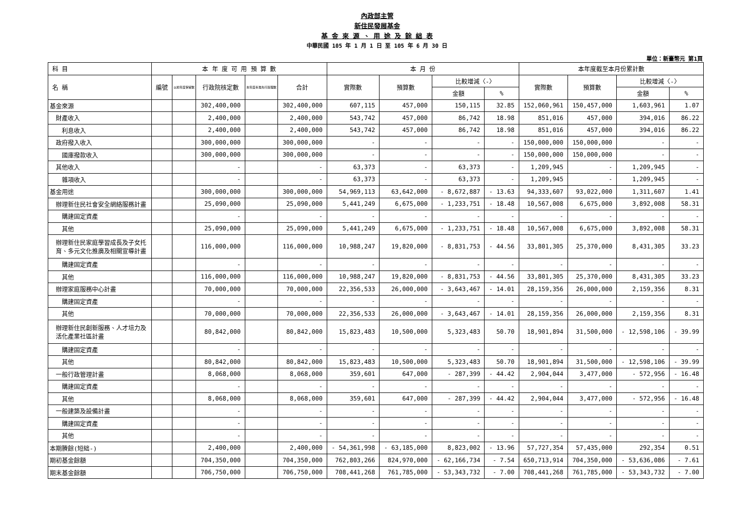內政部主管
新住民發展基金
基 金 來 源 、 用 途 及 餘 絀 表
中華民國 105 年 1 月 1 日 至 105 年 6 月 30 日
單位：新臺幣元 第1頁
| 科 目 | 本 年 度 可 用 預 算 數 | | | | | 本 月 份 | | | | 本年度截至本月份累計數 | | | |
| --- | --- | --- | --- | --- | --- | --- | --- | --- | --- | --- | --- | --- | --- |
| 名 稱 | 編號 | 以前年度保留數 | 行政院核定數 | 本年度奉准先行辦理數 | 合計 | 實際數 | 預算數 | 比較增減〈-〉 | | 實際數 | 預算數 | 比較增減〈-〉 | |
| | | | | | | | | 金額 | % | | | 金額 | % |
| 基金來源 | | | 302,400,000 | | 302,400,000 | 607,115 | 457,000 | 150,115 | 32.85 | 152,060,961 | 150,457,000 | 1,603,961 | 1.07 |
| 財產收入 | | | 2,400,000 | | 2,400,000 | 543,742 | 457,000 | 86,742 | 18.98 | 851,016 | 457,000 | 394,016 | 86.22 |
| 利息收入 | | | 2,400,000 | | 2,400,000 | 543,742 | 457,000 | 86,742 | 18.98 | 851,016 | 457,000 | 394,016 | 86.22 |
| 政府撥入收入 | | | 300,000,000 | | 300,000,000 | - | - | - | - | 150,000,000 | 150,000,000 | - | - |
| 國庫撥款收入 | | | 300,000,000 | | 300,000,000 | - | - | - | - | 150,000,000 | 150,000,000 | - | - |
| 其他收入 | | | - | | - | 63,373 | - | 63,373 | - | 1,209,945 | - | 1,209,945 | - |
| 雜項收入 | | | - | | - | 63,373 | - | 63,373 | - | 1,209,945 | - | 1,209,945 | - |
| 基金用途 | | | 300,000,000 | | 300,000,000 | 54,969,113 | 63,642,000 | - 8,672,887 | - 13.63 | 94,333,607 | 93,022,000 | 1,311,607 | 1.41 |
| 辦理新住民社會安全網絡服務計畫 | | | 25,090,000 | | 25,090,000 | 5,441,249 | 6,675,000 | - 1,233,751 | - 18.48 | 10,567,008 | 6,675,000 | 3,892,008 | 58.31 |
| 購建固定資產 | | | - | | - | - | - | - | - | - | - | - | - |
| 其他 | | | 25,090,000 | | 25,090,000 | 5,441,249 | 6,675,000 | - 1,233,751 | - 18.48 | 10,567,008 | 6,675,000 | 3,892,008 | 58.31 |
| 辦理新住民家庭學習成長及子女托 育、多元文化推廣及相關宣導計畫 | | | 116,000,000 | | 116,000,000 | 10,988,247 | 19,820,000 | - 8,831,753 | - 44.56 | 33,801,305 | 25,370,000 | 8,431,305 | 33.23 |
| 購建固定資產 | | | - | | - | - | - | - | - | - | - | - | - |
| 其他 | | | 116,000,000 | | 116,000,000 | 10,988,247 | 19,820,000 | - 8,831,753 | - 44.56 | 33,801,305 | 25,370,000 | 8,431,305 | 33.23 |
| 辦理家庭服務中心計畫 | | | 70,000,000 | | 70,000,000 | 22,356,533 | 26,000,000 | - 3,643,467 | - 14.01 | 28,159,356 | 26,000,000 | 2,159,356 | 8.31 |
| 購建固定資產 | | | - | | - | - | - | - | - | - | - | - | - |
| 其他 | | | 70,000,000 | | 70,000,000 | 22,356,533 | 26,000,000 | - 3,643,467 | - 14.01 | 28,159,356 | 26,000,000 | 2,159,356 | 8.31 |
| 辦理新住民創新服務、人才培力及 活化產業社區計畫 | | | 80,842,000 | | 80,842,000 | 15,823,483 | 10,500,000 | 5,323,483 | 50.70 | 18,901,894 | 31,500,000 | - 12,598,106 | - 39.99 |
| 購建固定資產 | | | - | | - | - | - | - | - | - | - | - | - |
| 其他 | | | 80,842,000 | | 80,842,000 | 15,823,483 | 10,500,000 | 5,323,483 | 50.70 | 18,901,894 | 31,500,000 | - 12,598,106 | - 39.99 |
| 一般行政管理計畫 | | | 8,068,000 | | 8,068,000 | 359,601 | 647,000 | - 287,399 | - 44.42 | 2,904,044 | 3,477,000 | - 572,956 | - 16.48 |
| 購建固定資產 | | | - | | - | - | - | - | - | - | - | - | - |
| 其他 | | | 8,068,000 | | 8,068,000 | 359,601 | 647,000 | - 287,399 | - 44.42 | 2,904,044 | 3,477,000 | - 572,956 | - 16.48 |
| 一般建築及設備計畫 | | | - | | - | - | - | - | - | - | - | - | - |
| 購建固定資產 | | | - | | - | - | - | - | - | - | - | - | - |
| 其他 | | | - | | - | - | - | - | - | - | - | - | - |
| 本期賸餘(短絀-) | | | 2,400,000 | | 2,400,000 | - 54,361,998 | - 63,185,000 | 8,823,002 | - 13.96 | 57,727,354 | 57,435,000 | 292,354 | 0.51 |
| 期初基金餘額 | | | 704,350,000 | | 704,350,000 | 762,803,266 | 824,970,000 | - 62,166,734 | - 7.54 | 650,713,914 | 704,350,000 | - 53,636,086 | - 7.61 |
| 期末基金餘額 | | | 706,750,000 | | 706,750,000 | 708,441,268 | 761,785,000 | - 53,343,732 | - 7.00 | 708,441,268 | 761,785,000 | - 53,343,732 | - 7.00 |